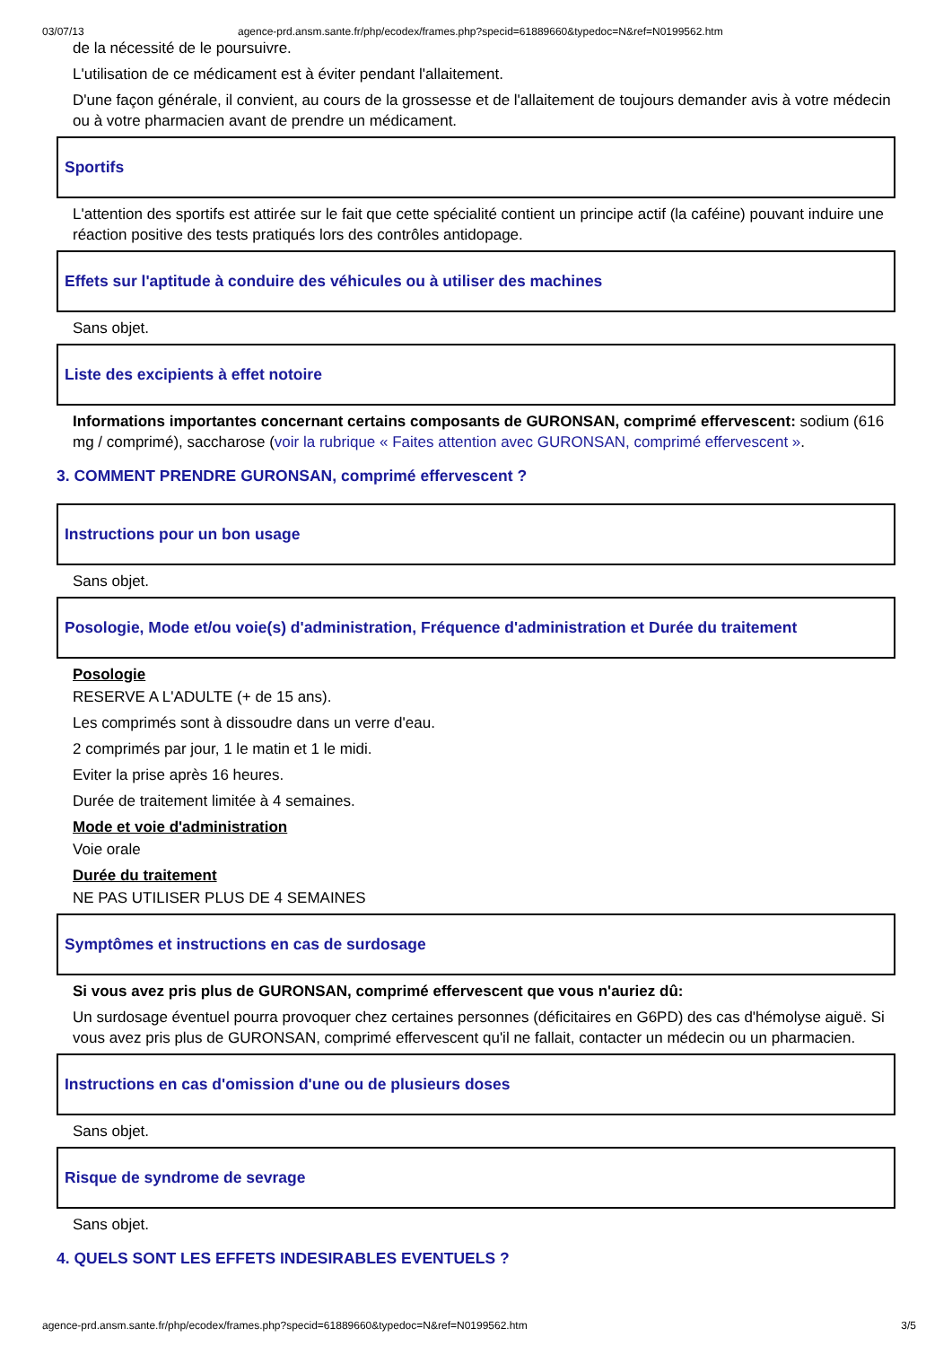03/07/13 agence-prd.ansm.sante.fr/php/ecodex/frames.php?specid=61889660&typedoc=N&ref=N0199562.htm
de la nécessité de le poursuivre.
L'utilisation de ce médicament est à éviter pendant l'allaitement.
D'une façon générale, il convient, au cours de la grossesse et de l'allaitement de toujours demander avis à votre médecin ou à votre pharmacien avant de prendre un médicament.
Sportifs
L'attention des sportifs est attirée sur le fait que cette spécialité contient un principe actif (la caféine) pouvant induire une réaction positive des tests pratiqués lors des contrôles antidopage.
Effets sur l'aptitude à conduire des véhicules ou à utiliser des machines
Sans objet.
Liste des excipients à effet notoire
Informations importantes concernant certains composants de GURONSAN, comprimé effervescent: sodium (616 mg / comprimé), saccharose (voir la rubrique « Faites attention avec GURONSAN, comprimé effervescent ».
3. COMMENT PRENDRE GURONSAN, comprimé effervescent ?
Instructions pour un bon usage
Sans objet.
Posologie, Mode et/ou voie(s) d'administration, Fréquence d'administration et Durée du traitement
Posologie
RESERVE A L'ADULTE (+ de 15 ans).
Les comprimés sont à dissoudre dans un verre d'eau.
2 comprimés par jour, 1 le matin et 1 le midi.
Eviter la prise après 16 heures.
Durée de traitement limitée à 4 semaines.
Mode et voie d'administration
Voie orale
Durée du traitement
NE PAS UTILISER PLUS DE 4 SEMAINES
Symptômes et instructions en cas de surdosage
Si vous avez pris plus de GURONSAN, comprimé effervescent que vous n'auriez dû:
Un surdosage éventuel pourra provoquer chez certaines personnes (déficitaires en G6PD) des cas d'hémolyse aiguë. Si vous avez pris plus de GURONSAN, comprimé effervescent qu'il ne fallait, contacter un médecin ou un pharmacien.
Instructions en cas d'omission d'une ou de plusieurs doses
Sans objet.
Risque de syndrome de sevrage
Sans objet.
4. QUELS SONT LES EFFETS INDESIRABLES EVENTUELS ?
agence-prd.ansm.sante.fr/php/ecodex/frames.php?specid=61889660&typedoc=N&ref=N0199562.htm 3/5